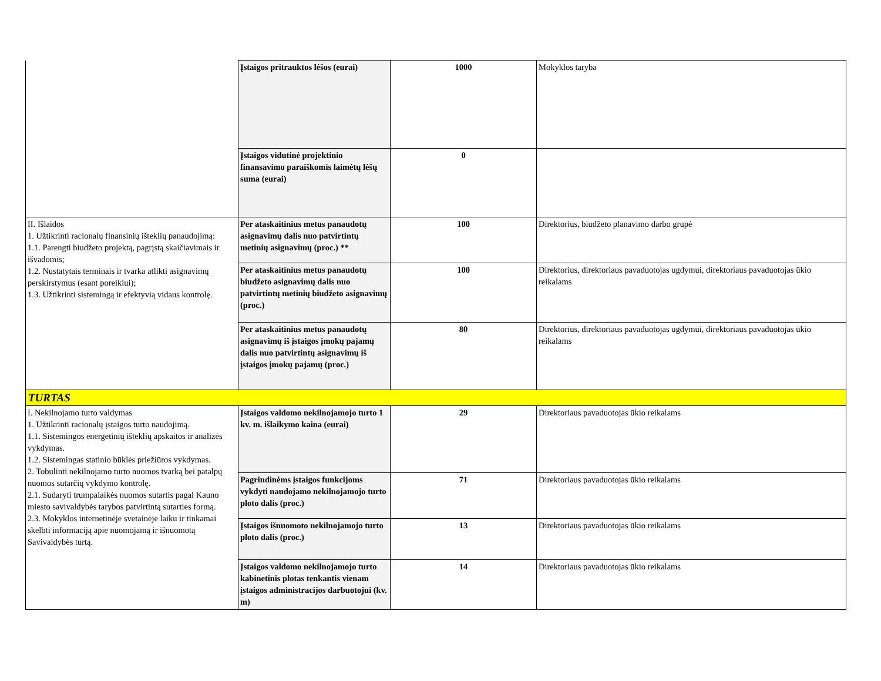| | Įstaigos pritrauktos lėšos (eurai) | 1000 | Mokyklos taryba |
| | Įstaigos vidutinė projektinio finansavimo paraiškomis laimėtų lėšų suma (eurai) | 0 | |
| II. Išlaidos 1. Užtikrinti racionalų finansinių išteklių panaudojimą: 1.1. Parengti biudžeto projektą, pagrįstą skaičiavimais ir išvadomis; 1.2. Nustatytais terminais ir tvarka atlikti asignavimų perskirstymus (esant poreikiui); 1.3. Užtikrinti sistemingą ir efektyvią vidaus kontrolę. | Per ataskaitinius metus panaudotų asignavimų dalis nuo patvirtintų metinių asignavimų (proc.) ** | 100 | Direktorius, biudžeto planavimo darbo grupė |
| | Per ataskaitinius metus panaudotų biudžeto asignavimų dalis nuo patvirtintų metinių biudžeto asignavimų (proc.) | 100 | Direktorius, direktoriaus pavaduotojas ugdymui, direktoriaus pavaduotojas ūkio reikalams |
| | Per ataskaitinius metus panaudotų asignavimų iš įstaigos įmokų pajamų dalis nuo patvirtintų asignavimų iš įstaigos įmokų pajamų (proc.) | 80 | Direktorius, direktoriaus pavaduotojas ugdymui, direktoriaus pavaduotojas ūkio reikalams |
| TURTAS | | | |
| I. Nekilnojamo turto valdymas 1. Užtikrinti racionalų įstaigos turto naudojimą. 1.1. Sistemingos energetinių išteklių apskaitos ir analizės vykdymas. 1.2. Sistemingas statinio būklės priežiūros vykdymas. 2. Tobulinti nekilnojamo turto nuomos tvarką bei patalpų nuomos sutarčių vykdymo kontrolę. 2.1. Sudaryti trumpalaikės nuomos sutartis pagal Kauno miesto savivaldybės tarybos patvirtintą sutarties formą. 2.3. Mokyklos internetinėje svetainėje laiku ir tinkamai skelbti informaciją apie nuomojamą ir išnuomotą Savivaldybės turtą. | Įstaigos valdomo nekilnojamojo turto 1 kv. m. išlaikymo kaina (eurai) | 29 | Direktoriaus pavaduotojas ūkio reikalams |
| | Pagrindinėms įstaigos funkcijoms vykdyti naudojamo nekilnojamojo turto ploto dalis (proc.) | 71 | Direktoriaus pavaduotojas ūkio reikalams |
| | Įstaigos išnuomoto nekilnojamojo turto ploto dalis (proc.) | 13 | Direktoriaus pavaduotojas ūkio reikalams |
| | Įstaigos valdomo nekilnojamojo turto kabinetinis plotas tenkantis vienam įstaigos administracijos darbuotojui (kv. m) | 14 | Direktoriaus pavaduotojas ūkio reikalams |